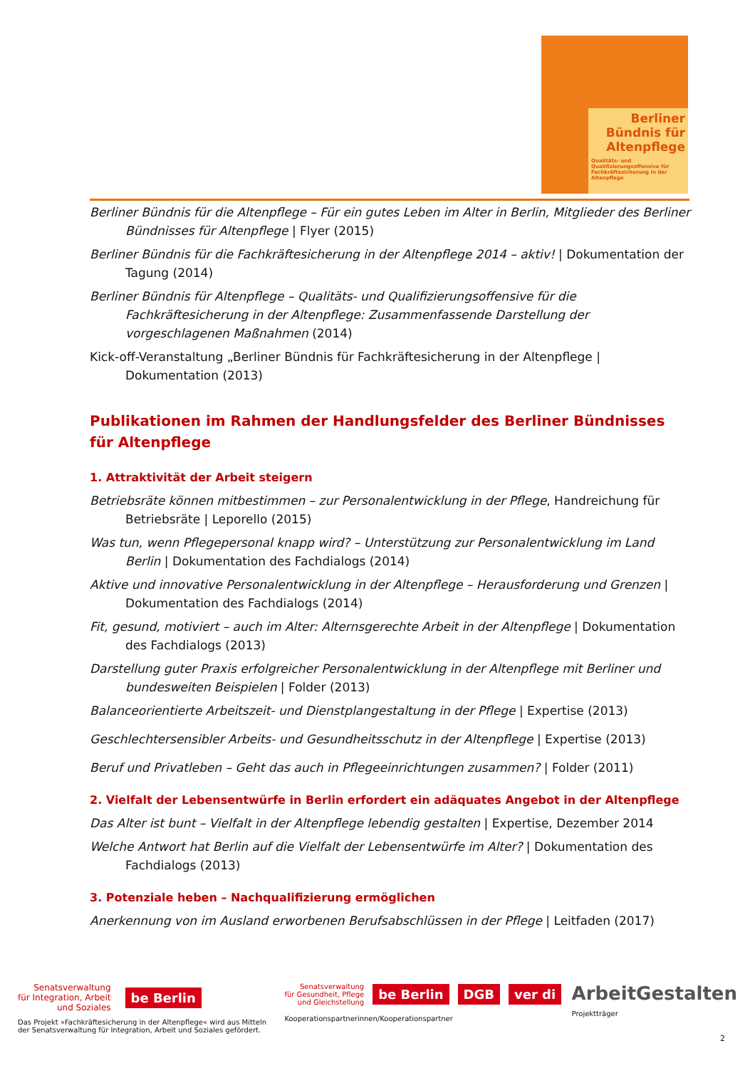Berliner Bündnis für Altenpflege
Qualitäts- und Qualifizierungsoffensive für Fachkräftesicherung in der Altenpflege
Berliner Bündnis für die Altenpflege – Für ein gutes Leben im Alter in Berlin, Mitglieder des Berliner Bündnisses für Altenpflege | Flyer (2015)
Berliner Bündnis für die Fachkräftesicherung in der Altenpflege 2014 – aktiv! | Dokumentation der Tagung (2014)
Berliner Bündnis für Altenpflege – Qualitäts- und Qualifizierungsoffensive für die Fachkräftesicherung in der Altenpflege: Zusammenfassende Darstellung der vorgeschlagenen Maßnahmen (2014)
Kick-off-Veranstaltung „Berliner Bündnis für Fachkräftesicherung in der Altenpflege | Dokumentation (2013)
Publikationen im Rahmen der Handlungsfelder des Berliner Bündnisses für Altenpflege
1. Attraktivität der Arbeit steigern
Betriebsräte können mitbestimmen – zur Personalentwicklung in der Pflege, Handreichung für Betriebsräte | Leporello (2015)
Was tun, wenn Pflegepersonal knapp wird? – Unterstützung zur Personalentwicklung im Land Berlin | Dokumentation des Fachdialogs (2014)
Aktive und innovative Personalentwicklung in der Altenpflege – Herausforderung und Grenzen | Dokumentation des Fachdialogs (2014)
Fit, gesund, motiviert – auch im Alter: Alternsgerechte Arbeit in der Altenpflege | Dokumentation des Fachdialogs (2013)
Darstellung guter Praxis erfolgreicher Personalentwicklung in der Altenpflege mit Berliner und bundesweiten Beispielen | Folder (2013)
Balanceorientierte Arbeitszeit- und Dienstplangestaltung in der Pflege | Expertise (2013)
Geschlechtersensibler Arbeits- und Gesundheitsschutz in der Altenpflege | Expertise (2013)
Beruf und Privatleben – Geht das auch in Pflegeeinrichtungen zusammen? | Folder (2011)
2. Vielfalt der Lebensentwürfe in Berlin erfordert ein adäquates Angebot in der Altenpflege
Das Alter ist bunt – Vielfalt in der Altenpflege lebendig gestalten | Expertise, Dezember 2014
Welche Antwort hat Berlin auf die Vielfalt der Lebensentwürfe im Alter? | Dokumentation des Fachdialogs (2013)
3. Potenziale heben – Nachqualifizierung ermöglichen
Anerkennung von im Ausland erworbenen Berufsabschlüssen in der Pflege | Leitfaden (2017)
Senatsverwaltung
für Integration, Arbeit
und Soziales
be Berlin
Das Projekt »Fachkräftesicherung in der Altenpflege« wird aus Mitteln der Senatsverwaltung für Integration, Arbeit und Soziales gefördert.
Senatsverwaltung
für Gesundheit, Pflege
und Gleichstellung
be Berlin DGB ver di
Kooperationspartnerinnen/Kooperationspartner
ArbeitGestalten
Projektträger
2